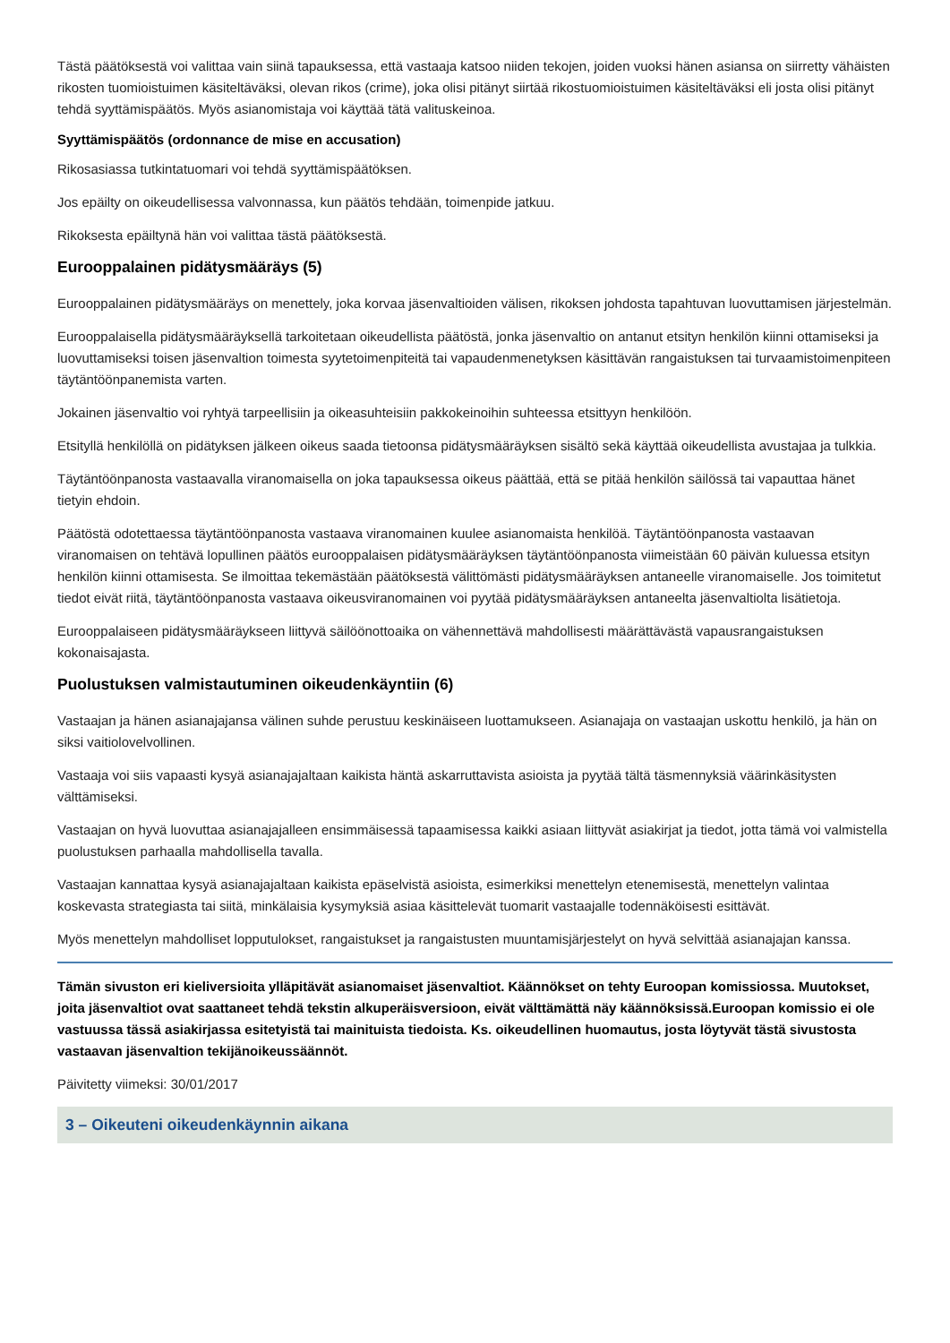Tästä päätöksestä voi valittaa vain siinä tapauksessa, että vastaaja katsoo niiden tekojen, joiden vuoksi hänen asiansa on siirretty vähäisten rikosten tuomioistuimen käsiteltäväksi, olevan rikos (crime), joka olisi pitänyt siirtää rikostuomioistuimen käsiteltäväksi eli josta olisi pitänyt tehdä syyttämispäätös. Myös asianomistaja voi käyttää tätä valituskeinoa.
Syyttämispäätös (ordonnance de mise en accusation)
Rikosasiassa tutkintatuomari voi tehdä syyttämispäätöksen.
Jos epäilty on oikeudellisessa valvonnassa, kun päätös tehdään, toimenpide jatkuu.
Rikoksesta epäiltynä hän voi valittaa tästä päätöksestä.
Eurooppalainen pidätysmääräys (5)
Eurooppalainen pidätysmääräys on menettely, joka korvaa jäsenvaltioiden välisen, rikoksen johdosta tapahtuvan luovuttamisen järjestelmän.
Eurooppalaisella pidätysmääräyksellä tarkoitetaan oikeudellista päätöstä, jonka jäsenvaltio on antanut etsityn henkilön kiinni ottamiseksi ja luovuttamiseksi toisen jäsenvaltion toimesta syytetoimenpiteitä tai vapaudenmenetyksen käsittävän rangaistuksen tai turvaamistoimenpiteen täytäntöönpanemista varten.
Jokainen jäsenvaltio voi ryhtyä tarpeellisiin ja oikeasuhteisiin pakkokeinoihin suhteessa etsittyyn henkilöön.
Etsityllä henkilöllä on pidätyksen jälkeen oikeus saada tietoonsa pidätysmääräyksen sisältö sekä käyttää oikeudellista avustajaa ja tulkkia.
Täytäntöönpanosta vastaavalla viranomaisella on joka tapauksessa oikeus päättää, että se pitää henkilön säilössä tai vapauttaa hänet tietyin ehdoin.
Päätöstä odotettaessa täytäntöönpanosta vastaava viranomainen kuulee asianomaista henkilöä. Täytäntöönpanosta vastaavan viranomaisen on tehtävä lopullinen päätös eurooppalaisen pidätysmääräyksen täytäntöönpanosta viimeistään 60 päivän kuluessa etsityn henkilön kiinni ottamisesta. Se ilmoittaa tekemästään päätöksestä välittömästi pidätysmääräyksen antaneelle viranomaiselle. Jos toimitetut tiedot eivät riitä, täytäntöönpanosta vastaava oikeusviranomainen voi pyytää pidätysmääräyksen antaneelta jäsenvaltiolta lisätietoja.
Eurooppalaiseen pidätysmääräykseen liittyvä säilöönottoaika on vähennettävä mahdollisesti määrättävästä vapausrangaistuksen kokonaisajasta.
Puolustuksen valmistautuminen oikeudenkäyntiin (6)
Vastaajan ja hänen asianajajansa välinen suhde perustuu keskinäiseen luottamukseen. Asianajaja on vastaajan uskottu henkilö, ja hän on siksi vaitiolovelvollinen.
Vastaaja voi siis vapaasti kysyä asianajajaltaan kaikista häntä askarruttavista asioista ja pyytää tältä täsmennyksiä väärinkäsitysten välttämiseksi.
Vastaajan on hyvä luovuttaa asianajajalleen ensimmäisessä tapaamisessa kaikki asiaan liittyvät asiakirjat ja tiedot, jotta tämä voi valmistella puolustuksen parhaalla mahdollisella tavalla.
Vastaajan kannattaa kysyä asianajajaltaan kaikista epäselvistä asioista, esimerkiksi menettelyn etenemisestä, menettelyn valintaa koskevasta strategiasta tai siitä, minkälaisia kysymyksiä asiaa käsittelevät tuomarit vastaajalle todennäköisesti esittävät.
Myös menettelyn mahdolliset lopputulokset, rangaistukset ja rangaistusten muuntamisjärjestelyt on hyvä selvittää asianajajan kanssa.
Tämän sivuston eri kieliversioita ylläpitävät asianomaiset jäsenvaltiot. Käännökset on tehty Euroopan komissiossa. Muutokset, joita jäsenvaltiot ovat saattaneet tehdä tekstin alkuperäisversioon, eivät välttämättä näy käännöksissä.Euroopan komissio ei ole vastuussa tässä asiakirjassa esitetyistä tai mainituista tiedoista. Ks. oikeudellinen huomautus, josta löytyvät tästä sivustosta vastaavan jäsenvaltion tekijänoikeussäännöt.
Päivitetty viimeksi: 30/01/2017
3 – Oikeuteni oikeudenkäynnin aikana